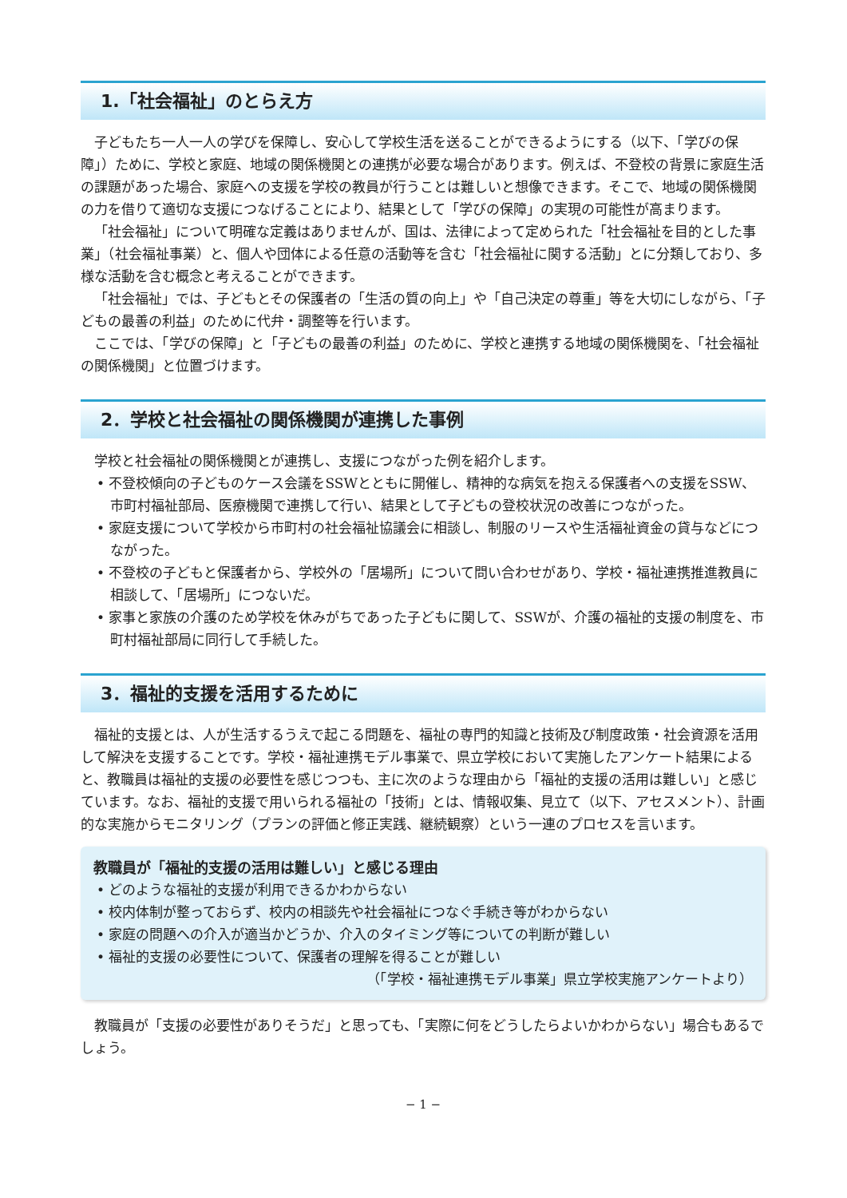1.「社会福祉」のとらえ方
子どもたち一人一人の学びを保障し、安心して学校生活を送ることができるようにする（以下、「学びの保障」）ために、学校と家庭、地域の関係機関との連携が必要な場合があります。例えば、不登校の背景に家庭生活の課題があった場合、家庭への支援を学校の教員が行うことは難しいと想像できます。そこで、地域の関係機関の力を借りて適切な支援につなげることにより、結果として「学びの保障」の実現の可能性が高まります。
「社会福祉」について明確な定義はありませんが、国は、法律によって定められた「社会福祉を目的とした事業」（社会福祉事業）と、個人や団体による任意の活動等を含む「社会福祉に関する活動」とに分類しており、多様な活動を含む概念と考えることができます。
「社会福祉」では、子どもとその保護者の「生活の質の向上」や「自己決定の尊重」等を大切にしながら、「子どもの最善の利益」のために代弁・調整等を行います。
ここでは、「学びの保障」と「子どもの最善の利益」のために、学校と連携する地域の関係機関を、「社会福祉の関係機関」と位置づけます。
2．学校と社会福祉の関係機関が連携した事例
学校と社会福祉の関係機関とが連携し、支援につながった例を紹介します。
• 不登校傾向の子どものケース会議をSSWとともに開催し、精神的な病気を抱える保護者への支援をSSW、市町村福祉部局、医療機関で連携して行い、結果として子どもの登校状況の改善につながった。
• 家庭支援について学校から市町村の社会福祉協議会に相談し、制服のリースや生活福祉資金の貸与などにつながった。
• 不登校の子どもと保護者から、学校外の「居場所」について問い合わせがあり、学校・福祉連携推進教員に相談して、「居場所」につないだ。
• 家事と家族の介護のため学校を休みがちであった子どもに関して、SSWが、介護の福祉的支援の制度を、市町村福祉部局に同行して手続した。
3．福祉的支援を活用するために
福祉的支援とは、人が生活するうえで起こる問題を、福祉の専門的知識と技術及び制度政策・社会資源を活用して解決を支援することです。学校・福祉連携モデル事業で、県立学校において実施したアンケート結果によると、教職員は福祉的支援の必要性を感じつつも、主に次のような理由から「福祉的支援の活用は難しい」と感じています。なお、福祉的支援で用いられる福祉の「技術」とは、情報収集、見立て（以下、アセスメント）、計画的な実施からモニタリング（プランの評価と修正実践、継続観察）という一連のプロセスを言います。
教職員が「福祉的支援の活用は難しい」と感じる理由
• どのような福祉的支援が利用できるかわからない
• 校内体制が整っておらず、校内の相談先や社会福祉につなぐ手続き等がわからない
• 家庭の問題への介入が適当かどうか、介入のタイミング等についての判断が難しい
• 福祉的支援の必要性について、保護者の理解を得ることが難しい
（「学校・福祉連携モデル事業」県立学校実施アンケートより）
教職員が「支援の必要性がありそうだ」と思っても、「実際に何をどうしたらよいかわからない」場合もあるでしょう。
− 1 −